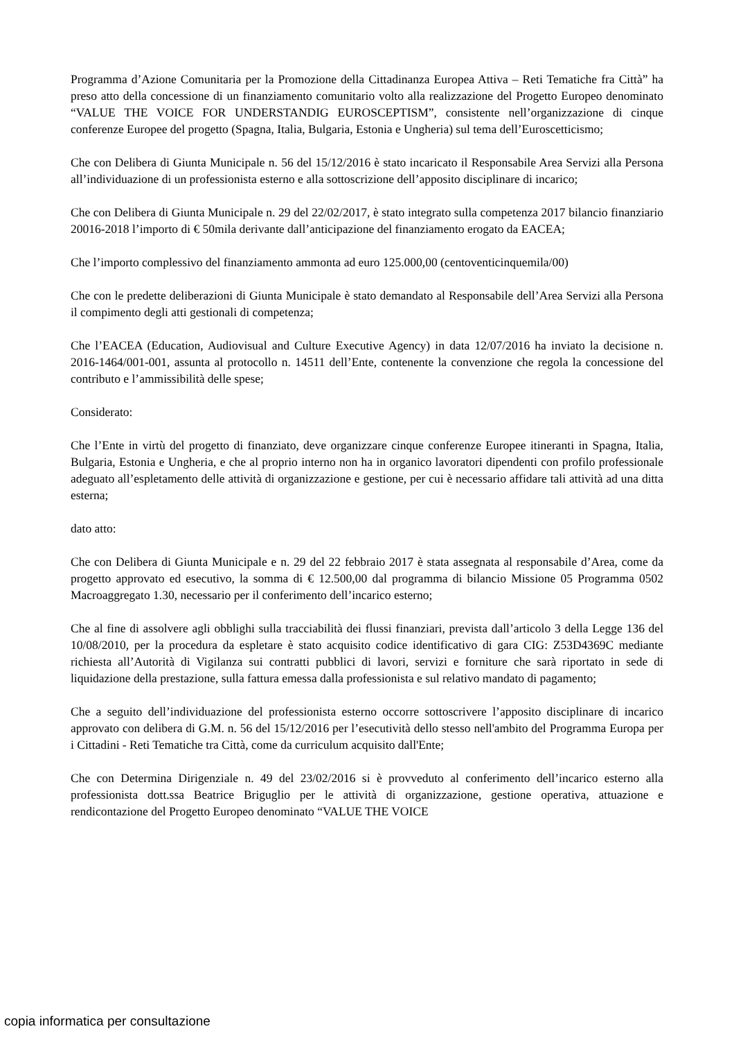Programma d’Azione Comunitaria per la Promozione della Cittadinanza Europea Attiva – Reti Tematiche fra Città” ha preso atto della concessione di un finanziamento comunitario volto alla realizzazione del Progetto Europeo denominato “VALUE THE VOICE FOR UNDERSTANDIG EUROSCEPTISM”, consistente nell’organizzazione di cinque conferenze Europee del progetto (Spagna, Italia, Bulgaria, Estonia e Ungheria) sul tema dell’Euroscetticismo;
Che con Delibera di Giunta Municipale n. 56 del 15/12/2016 è stato incaricato il Responsabile Area Servizi alla Persona all’individuazione di un professionista esterno e alla sottoscrizione dell’apposito disciplinare di incarico;
Che con Delibera di Giunta Municipale n. 29 del 22/02/2017, è stato integrato sulla competenza 2017 bilancio finanziario 20016-2018 l’importo di € 50mila derivante dall’anticipazione del finanziamento erogato da EACEA;
Che l’importo complessivo del finanziamento ammonta ad euro 125.000,00 (centoventicinquemila/00)
Che con le predette deliberazioni di Giunta Municipale è stato demandato al Responsabile dell’Area Servizi alla Persona il compimento degli atti gestionali di competenza;
Che l’EACEA (Education, Audiovisual and Culture Executive Agency) in data 12/07/2016 ha inviato la decisione n. 2016-1464/001-001, assunta al protocollo n. 14511 dell’Ente, contenente la convenzione che regola la concessione del contributo e l’ammissibilità delle spese;
Considerato:
Che l’Ente in virtù del progetto di finanziato, deve organizzare cinque conferenze Europee itineranti in Spagna, Italia, Bulgaria, Estonia e Ungheria, e che al proprio interno non ha in organico lavoratori dipendenti con profilo professionale adeguato all’espletamento delle attività di organizzazione e gestione, per cui è necessario affidare tali attività ad una ditta esterna;
dato atto:
Che con Delibera di Giunta Municipale e n. 29 del 22 febbraio 2017 è stata assegnata al responsabile d’Area, come da progetto approvato ed esecutivo, la somma di € 12.500,00 dal programma di bilancio Missione 05 Programma 0502 Macroaggregato 1.30, necessario per il conferimento dell’incarico esterno;
Che al fine di assolvere agli obblighi sulla tracciabilità dei flussi finanziari, prevista dall’articolo 3 della Legge 136 del 10/08/2010, per la procedura da espletare è stato acquisito codice identificativo di gara CIG: Z53D4369C mediante richiesta all’Autorità di Vigilanza sui contratti pubblici di lavori, servizi e forniture che sarà riportato in sede di liquidazione della prestazione, sulla fattura emessa dalla professionista e sul relativo mandato di pagamento;
Che a seguito dell’individuazione del professionista esterno occorre sottoscrivere l’apposito disciplinare di incarico approvato con delibera di G.M. n. 56 del 15/12/2016 per l’esecutività dello stesso nell'ambito del Programma Europa per i Cittadini - Reti Tematiche tra Città, come da curriculum acquisito dall'Ente;
Che con Determina Dirigenziale n. 49 del 23/02/2016 si è provveduto al conferimento dell’incarico esterno alla professionista dott.ssa Beatrice Briguglio per le attività di organizzazione, gestione operativa, attuazione e rendicontazione del Progetto Europeo denominato “VALUE THE VOICE
copia informatica per consultazione